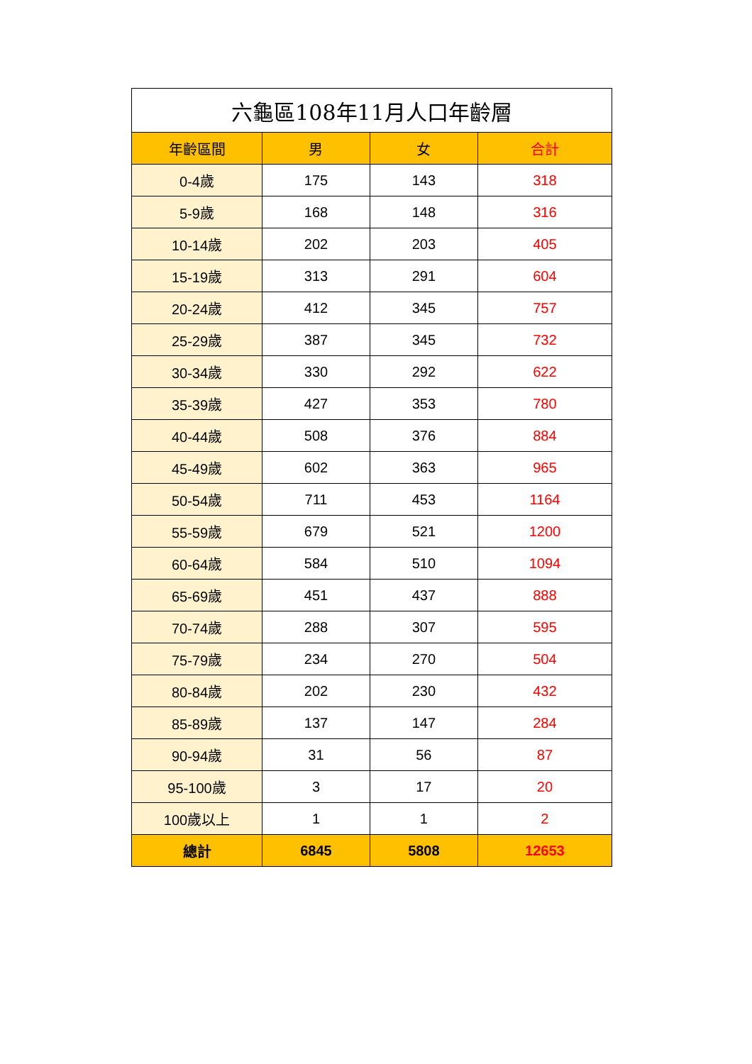| 六龜區108年11月人口年齡層 | | | |
| 年齡區間 | 男 | 女 | 合計 |
| 0-4歲 | 175 | 143 | 318 |
| 5-9歲 | 168 | 148 | 316 |
| 10-14歲 | 202 | 203 | 405 |
| 15-19歲 | 313 | 291 | 604 |
| 20-24歲 | 412 | 345 | 757 |
| 25-29歲 | 387 | 345 | 732 |
| 30-34歲 | 330 | 292 | 622 |
| 35-39歲 | 427 | 353 | 780 |
| 40-44歲 | 508 | 376 | 884 |
| 45-49歲 | 602 | 363 | 965 |
| 50-54歲 | 711 | 453 | 1164 |
| 55-59歲 | 679 | 521 | 1200 |
| 60-64歲 | 584 | 510 | 1094 |
| 65-69歲 | 451 | 437 | 888 |
| 70-74歲 | 288 | 307 | 595 |
| 75-79歲 | 234 | 270 | 504 |
| 80-84歲 | 202 | 230 | 432 |
| 85-89歲 | 137 | 147 | 284 |
| 90-94歲 | 31 | 56 | 87 |
| 95-100歲 | 3 | 17 | 20 |
| 100歲以上 | 1 | 1 | 2 |
| 總計 | 6845 | 5808 | 12653 |